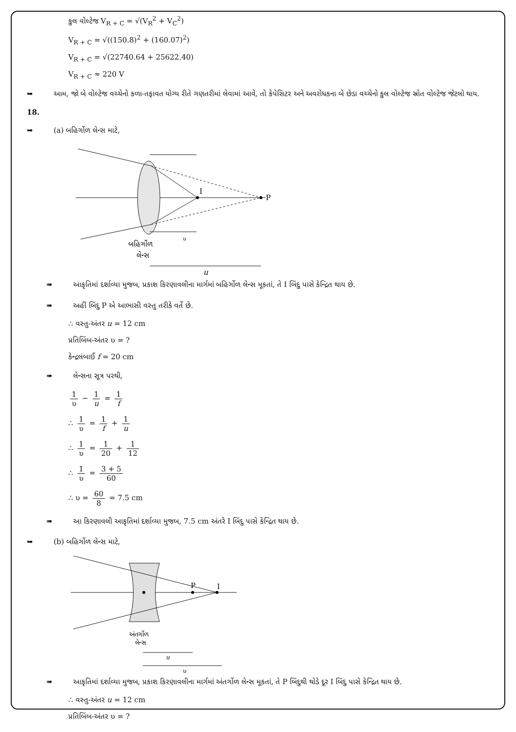કુલ વોલ્ટેજ V<sub>R + C</sub> = √(V<sub>R</sub><sup>2</sup> + V<sub>C</sub><sup>2</sup>)
V<sub>R + C</sub> = √((150.8)<sup>2</sup> + (160.07)<sup>2</sup>)
V<sub>R + C</sub> = √(22740.64 + 25622.40)
V<sub>R + C</sub> ≈ 220 V
➥ આમ, જો બે વોલ્ટેજ વચ્ચેનો કળા-તફાવત યોગ્ય રીતે ગણતરીમાં લેવામાં આવે, તો કેપેસિટર અને અવરોધકના બે છેડા વચ્ચેનો કુલ વોલ્ટેજ સ્રોત વોલ્ટેજ જેટલો થાય.
18.
➥ (a) બહિર્ગોળ લેન્સ માટે,
I
P
બહિર્ગોળ
લેન્સ
υ
u
➠ આકૃતિમાં દર્શાવ્યા મુજબ, પ્રકાશ કિરણાવલીના માર્ગમાં બહિર્ગોળ લેન્સ મૂકતાં, તે I બિંદુ પાસે કેન્દ્રિત થાય છે.
➠ અહીં બિંદુ P એ આભાસી વસ્તુ તરીકે વર્તે છે.
∴ વસ્તુ-અંતર u = 12 cm
પ્રતિબિંબ-અંતર υ = ?
કેન્દ્રલંબાઈ f = 20 cm
➠ લેન્સના સૂત્ર પરથી,
1 υ − 1 u = 1 f
∴ 1 υ = 1 f + 1 u
∴ 1 υ = 1 20 + 1 12
∴ 1 υ = 3 + 5 60
∴ υ = 60 8 = 7.5 cm
➠ આ કિરણાવલી આકૃતિમાં દર્શાવ્યા મુજબ, 7.5 cm અંતરે I બિંદુ પાસે કેન્દ્રિત થાય છે.
➥ (b) બહિર્ગોળ લેન્સ માટે,
P
I
અંતર્ગોળ
લેન્સ
u
υ
➠ આકૃતિમાં દર્શાવ્યા મુજબ, પ્રકાશ કિરણાવલીના માર્ગમાં અંતર્ગોળ લેન્સ મૂકતાં, તે P બિંદુથી થોડે દૂર I બિંદુ પાસે કેન્દ્રિત થાય છે.
∴ વસ્તુ-અંતર u = 12 cm
પ્રતિબિંબ-અંતર υ = ?